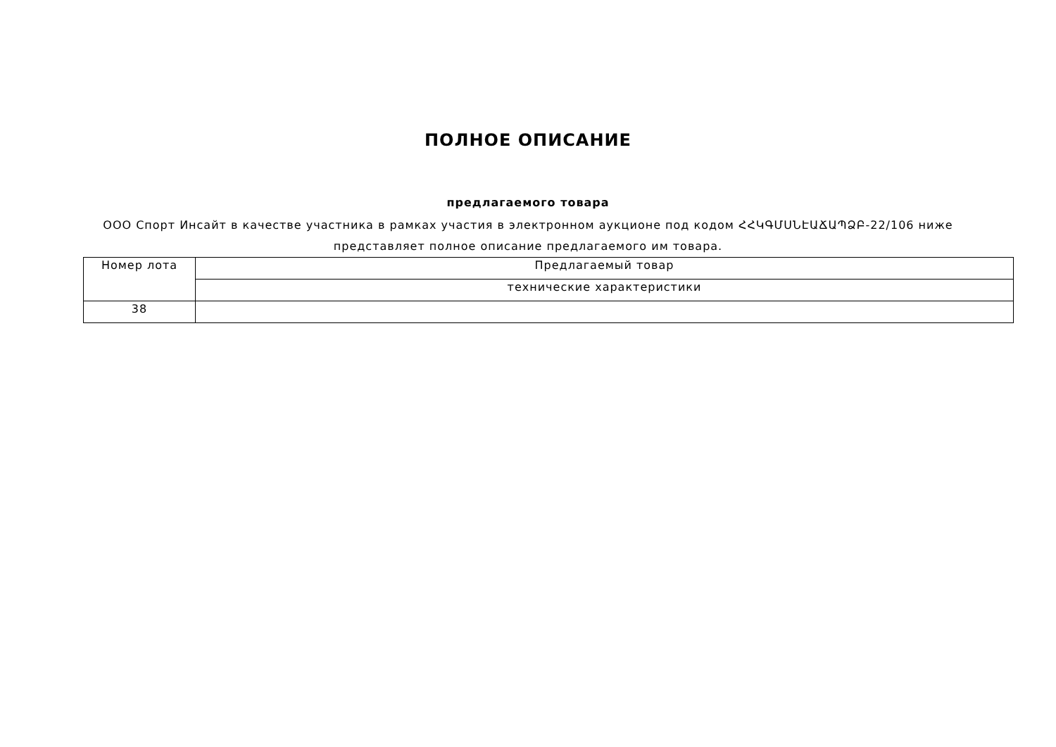ПОЛНОЕ ОПИСАНИЕ
предлагаемого товара
ООО Спорт Инсайт в качестве участника в рамках участия в электронном аукционе под кодом ՀՀԿԳՄՍՆԷԱՃԱՊՁԲ-22/106 ниже представляет полное описание предлагаемого им товара.
| Номер лота | Предлагаемый товар |
| | технические характеристики |
| 38 | |